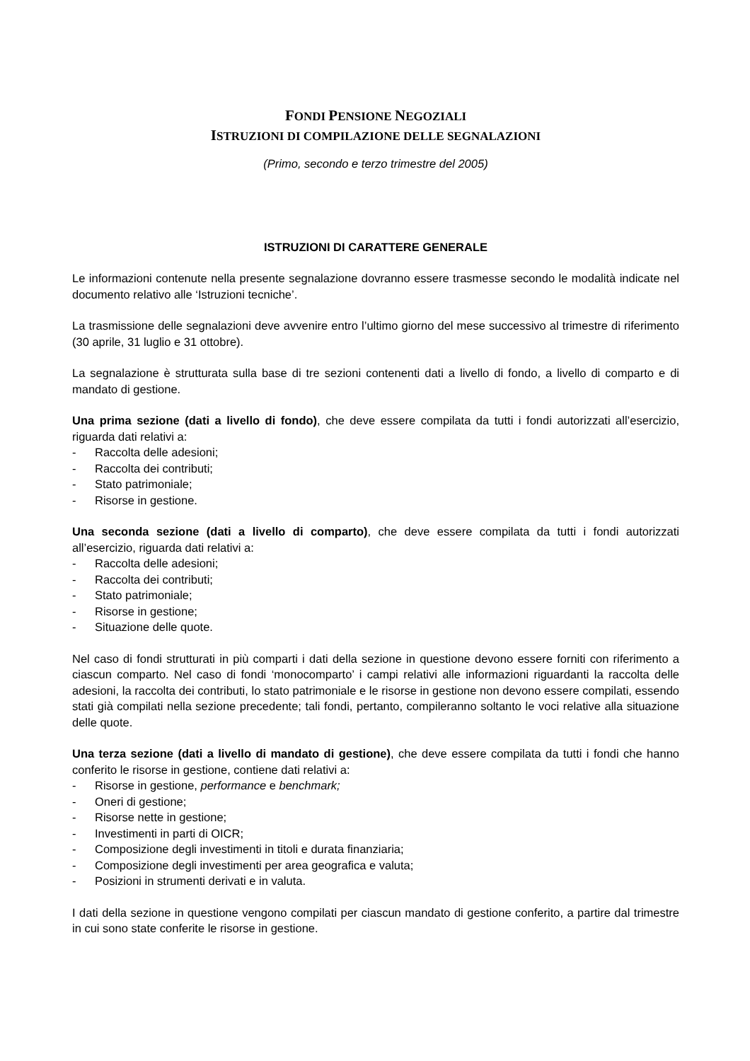FONDI PENSIONE NEGOZIALI
ISTRUZIONI DI COMPILAZIONE DELLE SEGNALAZIONI
(Primo, secondo e terzo trimestre del 2005)
ISTRUZIONI DI CARATTERE GENERALE
Le informazioni contenute nella presente segnalazione dovranno essere trasmesse secondo le modalità indicate nel documento relativo alle ‘Istruzioni tecniche’.
La trasmissione delle segnalazioni deve avvenire entro l’ultimo giorno del mese successivo al trimestre di riferimento (30 aprile, 31 luglio e 31 ottobre).
La segnalazione è strutturata sulla base di tre sezioni contenenti dati a livello di fondo, a livello di comparto e di mandato di gestione.
Una prima sezione (dati a livello di fondo), che deve essere compilata da tutti i fondi autorizzati all’esercizio, riguarda dati relativi a:
- Raccolta delle adesioni;
- Raccolta dei contributi;
- Stato patrimoniale;
- Risorse in gestione.
Una seconda sezione (dati a livello di comparto), che deve essere compilata da tutti i fondi autorizzati all’esercizio, riguarda dati relativi a:
- Raccolta delle adesioni;
- Raccolta dei contributi;
- Stato patrimoniale;
- Risorse in gestione;
- Situazione delle quote.
Nel caso di fondi strutturati in più comparti i dati della sezione in questione devono essere forniti con riferimento a ciascun comparto. Nel caso di fondi ‘monocomparto’ i campi relativi alle informazioni riguardanti la raccolta delle adesioni, la raccolta dei contributi, lo stato patrimoniale e le risorse in gestione non devono essere compilati, essendo stati già compilati nella sezione precedente; tali fondi, pertanto, compileranno soltanto le voci relative alla situazione delle quote.
Una terza sezione (dati a livello di mandato di gestione), che deve essere compilata da tutti i fondi che hanno conferito le risorse in gestione, contiene dati relativi a:
- Risorse in gestione, performance e benchmark;
- Oneri di gestione;
- Risorse nette in gestione;
- Investimenti in parti di OICR;
- Composizione degli investimenti in titoli e durata finanziaria;
- Composizione degli investimenti per area geografica e valuta;
- Posizioni in strumenti derivati e in valuta.
I dati della sezione in questione vengono compilati per ciascun mandato di gestione conferito, a partire dal trimestre in cui sono state conferite le risorse in gestione.